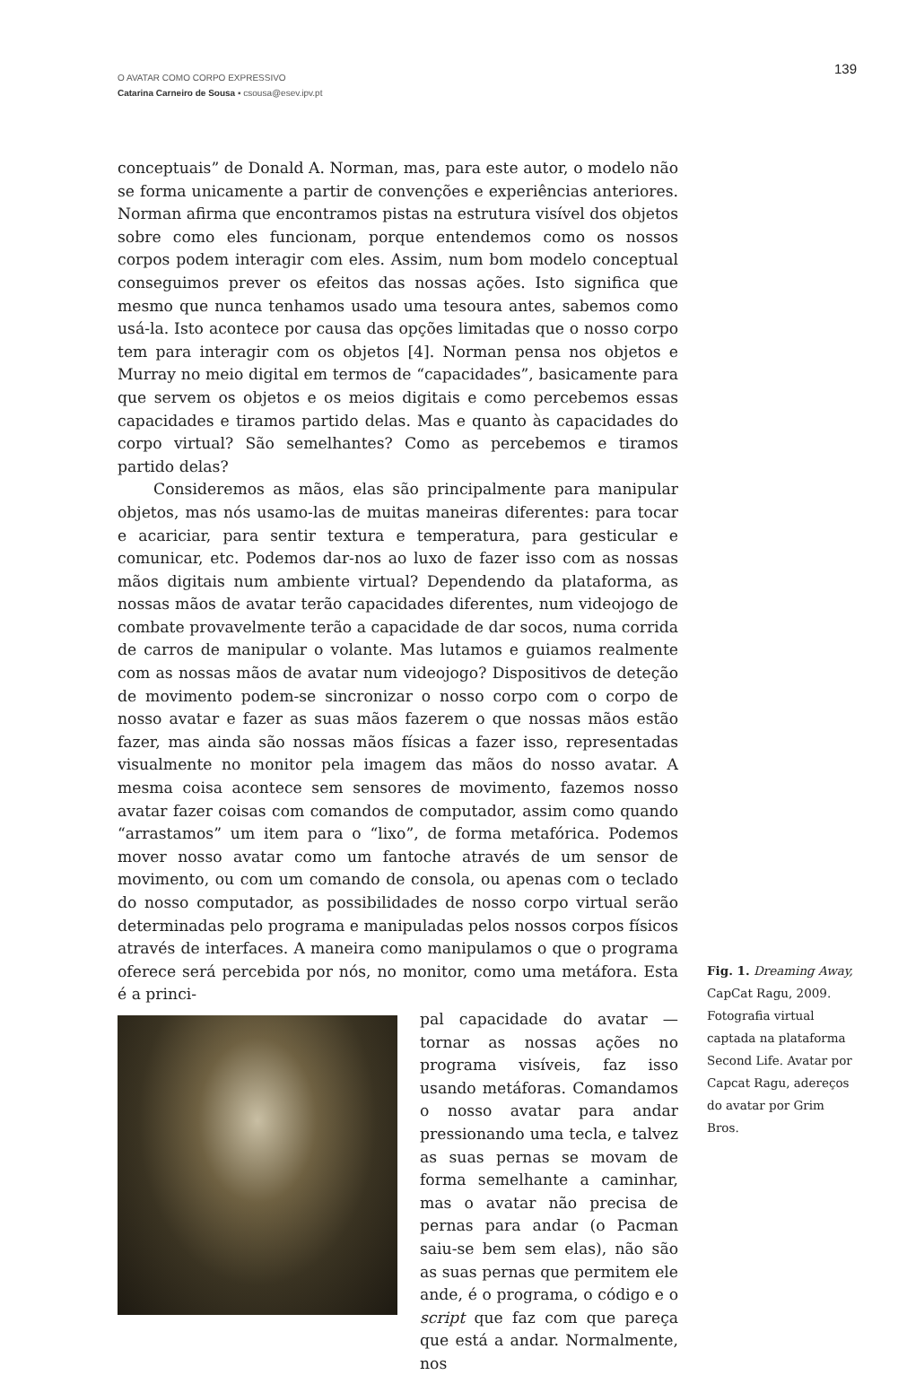O AVATAR COMO CORPO EXPRESSIVO
Catarina Carneiro de Sousa ▪ csousa@esev.ipv.pt
139
conceptuais” de Donald A. Norman, mas, para este autor, o modelo não se forma unicamente a partir de convenções e experiências anteriores. Norman afirma que encontramos pistas na estrutura visível dos objetos sobre como eles funcionam, porque entendemos como os nossos corpos podem interagir com eles. Assim, num bom modelo conceptual conseguimos prever os efeitos das nossas ações. Isto significa que mesmo que nunca tenhamos usado uma tesoura antes, sabemos como usá-la. Isto acontece por causa das opções limitadas que o nosso corpo tem para interagir com os objetos [4]. Norman pensa nos objetos e Murray no meio digital em termos de “capacidades”, basicamente para que servem os objetos e os meios digitais e como percebemos essas capacidades e tiramos partido delas. Mas e quanto às capacidades do corpo virtual? São semelhantes? Como as percebemos e tiramos partido delas?
Consideremos as mãos, elas são principalmente para manipular objetos, mas nós usamo-las de muitas maneiras diferentes: para tocar e acariciar, para sentir textura e temperatura, para gesticular e comunicar, etc. Podemos dar-nos ao luxo de fazer isso com as nossas mãos digitais num ambiente virtual? Dependendo da plataforma, as nossas mãos de avatar terão capacidades diferentes, num videojogo de combate provavelmente terão a capacidade de dar socos, numa corrida de carros de manipular o volante. Mas lutamos e guiamos realmente com as nossas mãos de avatar num videojogo? Dispositivos de deteção de movimento podem-se sincronizar o nosso corpo com o corpo de nosso avatar e fazer as suas mãos fazerem o que nossas mãos estão fazer, mas ainda são nossas mãos físicas a fazer isso, representadas visualmente no monitor pela imagem das mãos do nosso avatar. A mesma coisa acontece sem sensores de movimento, fazemos nosso avatar fazer coisas com comandos de computador, assim como quando “arrastamos” um item para o “lixo”, de forma metafórica. Podemos mover nosso avatar como um fantoche através de um sensor de movimento, ou com um comando de consola, ou apenas com o teclado do nosso computador, as possibilidades de nosso corpo virtual serão determinadas pelo programa e manipuladas pelos nossos corpos físicos através de interfaces. A maneira como manipulamos o que o programa oferece será percebida por nós, no monitor, como uma metáfora. Esta é a princi-
pal capacidade do avatar — tornar as nossas ações no programa visíveis, faz isso usando metáforas. Comandamos o nosso avatar para andar pressionando uma tecla, e talvez as suas pernas se movam de forma semelhante a caminhar, mas o avatar não precisa de pernas para andar (o Pacman saiu-se bem sem elas), não são as suas pernas que permitem ele ande, é o programa, o código e o script que faz com que pareça que está a andar. Normalmente, nos
Fig. 1. Dreaming Away, CapCat Ragu, 2009. Fotografia virtual captada na plataforma Second Life. Avatar por Capcat Ragu, adereços do avatar por Grim Bros.